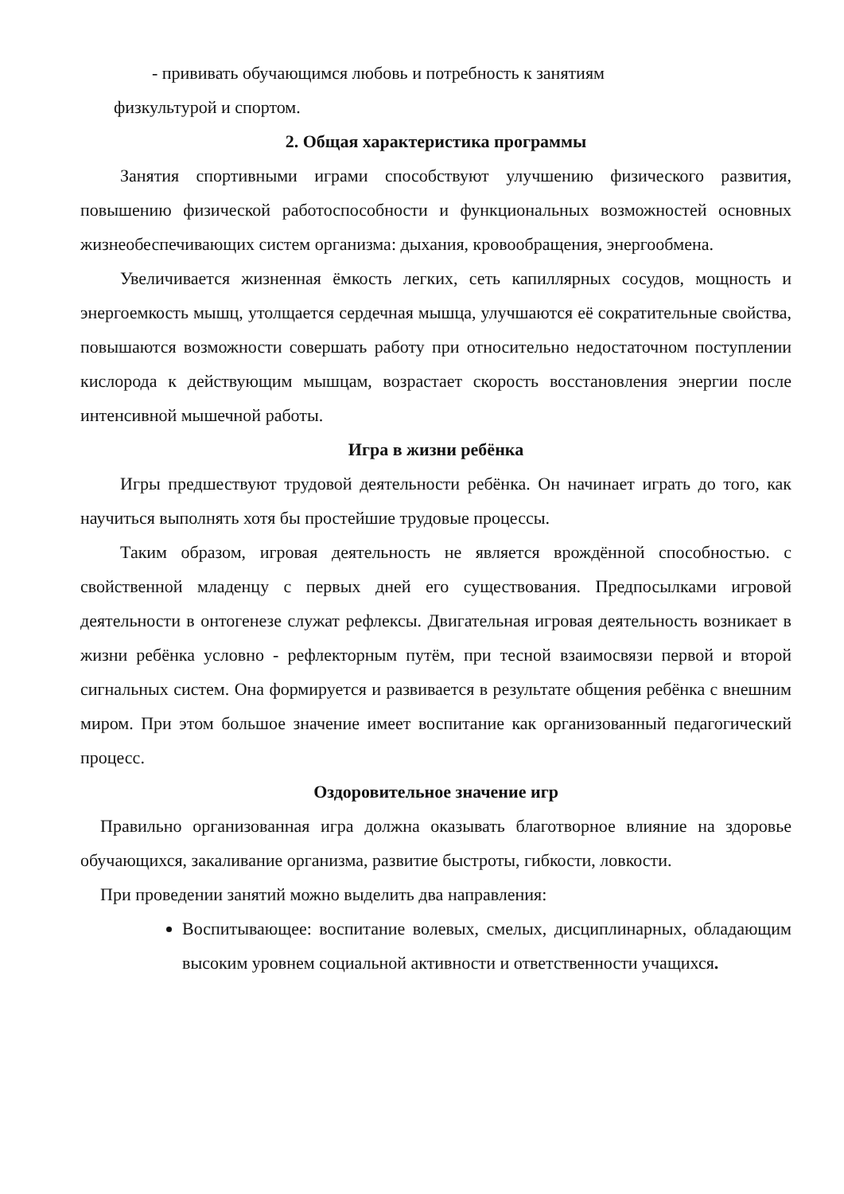- прививать обучающимся любовь и потребность к занятиям
физкультурой и спортом.
2. Общая характеристика программы
Занятия спортивными играми способствуют улучшению физического развития, повышению физической работоспособности и функциональных возможностей основных жизнеобеспечивающих систем организма: дыхания, кровообращения, энергообмена.
Увеличивается жизненная ёмкость легких, сеть капиллярных сосудов, мощность и энергоемкость мышц, утолщается сердечная мышца, улучшаются её сократительные свойства, повышаются возможности совершать работу при относительно недостаточном поступлении кислорода к действующим мышцам, возрастает скорость восстановления энергии после интенсивной мышечной работы.
Игра в жизни ребёнка
Игры предшествуют трудовой деятельности ребёнка. Он начинает играть до того, как научиться выполнять хотя бы простейшие трудовые процессы.
Таким образом, игровая деятельность не является врождённой способностью. с свойственной младенцу с первых дней его существования. Предпосылками игровой деятельности в онтогенезе служат рефлексы. Двигательная игровая деятельность возникает в жизни ребёнка условно - рефлекторным путём, при тесной взаимосвязи первой и второй сигнальных систем. Она формируется и развивается в результате общения ребёнка с внешним миром. При этом большое значение имеет воспитание как организованный педагогический процесс.
Оздоровительное значение игр
Правильно организованная игра должна оказывать благотворное влияние на здоровье обучающихся, закаливание организма, развитие быстроты, гибкости, ловкости.
При проведении занятий можно выделить два направления:
Воспитывающее: воспитание волевых, смелых, дисциплинарных, обладающим высоким уровнем социальной активности и ответственности учащихся.